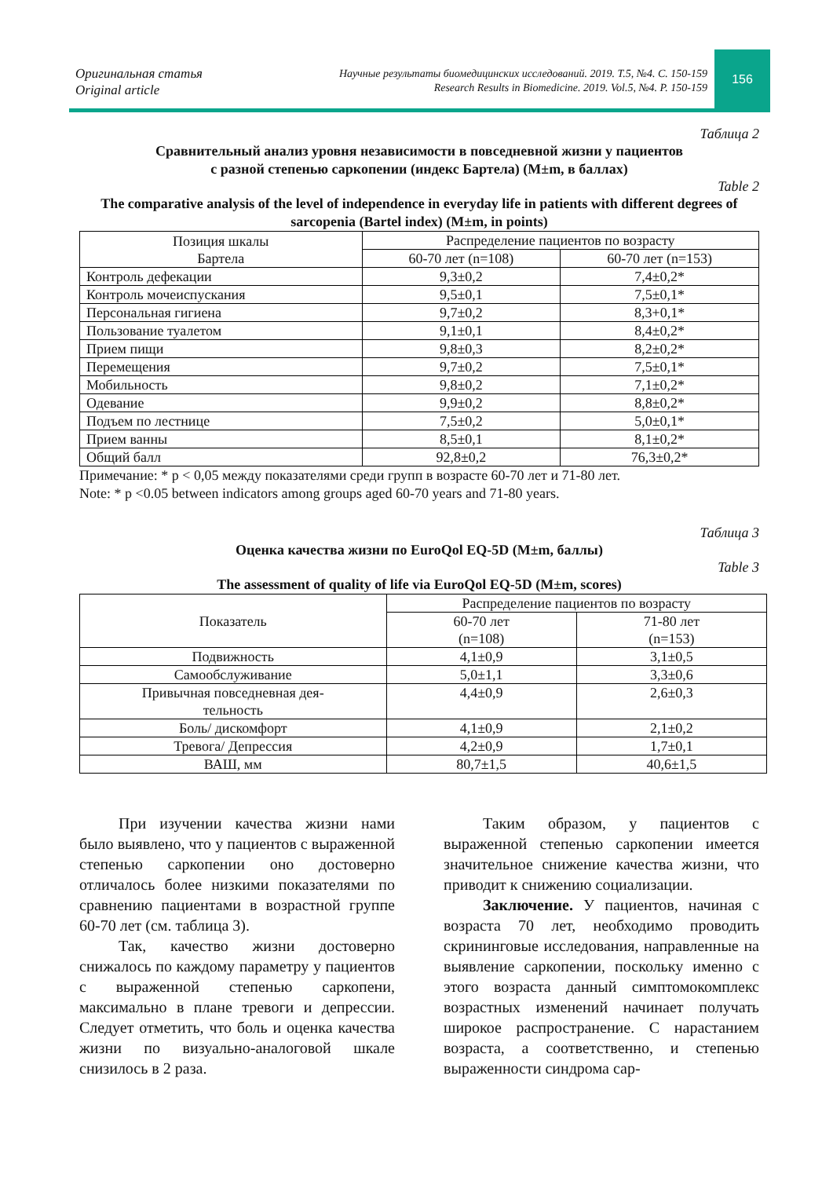Оригинальная статья
Original article
Научные результаты биомедицинских исследований. 2019. Т.5, №4. С. 150-159
Research Results in Biomedicine. 2019. Vol.5, №4. P. 150-159
156
Таблица 2
Сравнительный анализ уровня независимости в повседневной жизни у пациентов
с разной степенью саркопении (индекс Бартела) (M±m, в баллах)
Table 2
The comparative analysis of the level of independence in everyday life in patients with different degrees of sarcopenia (Bartel index) (M±m, in points)
| Позиция шкалы Бартела | Распределение пациентов по возрасту | |
| --- | --- | --- |
| | 60-70 лет (n=108) | 60-70 лет (n=153) |
| Контроль дефекации | 9,3±0,2 | 7,4±0,2* |
| Контроль мочеиспускания | 9,5±0,1 | 7,5±0,1* |
| Персональная гигиена | 9,7±0,2 | 8,3+0,1* |
| Пользование туалетом | 9,1±0,1 | 8,4±0,2* |
| Прием пищи | 9,8±0,3 | 8,2±0,2* |
| Перемещения | 9,7±0,2 | 7,5±0,1* |
| Мобильность | 9,8±0,2 | 7,1±0,2* |
| Одевание | 9,9±0,2 | 8,8±0,2* |
| Подъем по лестнице | 7,5±0,2 | 5,0±0,1* |
| Прием ванны | 8,5±0,1 | 8,1±0,2* |
| Общий балл | 92,8±0,2 | 76,3±0,2* |
Примечание: * p < 0,05 между показателями среди групп в возрасте 60-70 лет и 71-80 лет.
Note: * p <0.05 between indicators among groups aged 60-70 years and 71-80 years.
Таблица 3
Оценка качества жизни по EuroQol EQ-5D (M±m, баллы)
Table 3
The assessment of quality of life via EuroQol EQ-5D (M±m, scores)
| Показатель | Распределение пациентов по возрасту | |
| --- | --- | --- |
| | 60-70 лет (n=108) | 71-80 лет (n=153) |
| Подвижность | 4,1±0,9 | 3,1±0,5 |
| Самообслуживание | 5,0±1,1 | 3,3±0,6 |
| Привычная повседневная дея- тельность | 4,4±0,9 | 2,6±0,3 |
| Боль/ дискомфорт | 4,1±0,9 | 2,1±0,2 |
| Тревога/ Депрессия | 4,2±0,9 | 1,7±0,1 |
| ВАШ, мм | 80,7±1,5 | 40,6±1,5 |
При изучении качества жизни нами было выявлено, что у пациентов с выраженной степенью саркопении оно достоверно отличалось более низкими показателями по сравнению пациентами в возрастной группе 60-70 лет (см. таблица 3).
Так, качество жизни достоверно снижалось по каждому параметру у пациентов с выраженной степенью саркопени, максимально в плане тревоги и депрессии. Следует отметить, что боль и оценка качества жизни по визуально-аналоговой шкале снизилось в 2 раза.
Таким образом, у пациентов с выраженной степенью саркопении имеется значительное снижение качества жизни, что приводит к снижению социализации.
Заключение. У пациентов, начиная с возраста 70 лет, необходимо проводить скрининговые исследования, направленные на выявление саркопении, поскольку именно с этого возраста данный симптомокомплекс возрастных изменений начинает получать широкое распространение. С нарастанием возраста, а соответственно, и степенью выраженности синдрома сар-